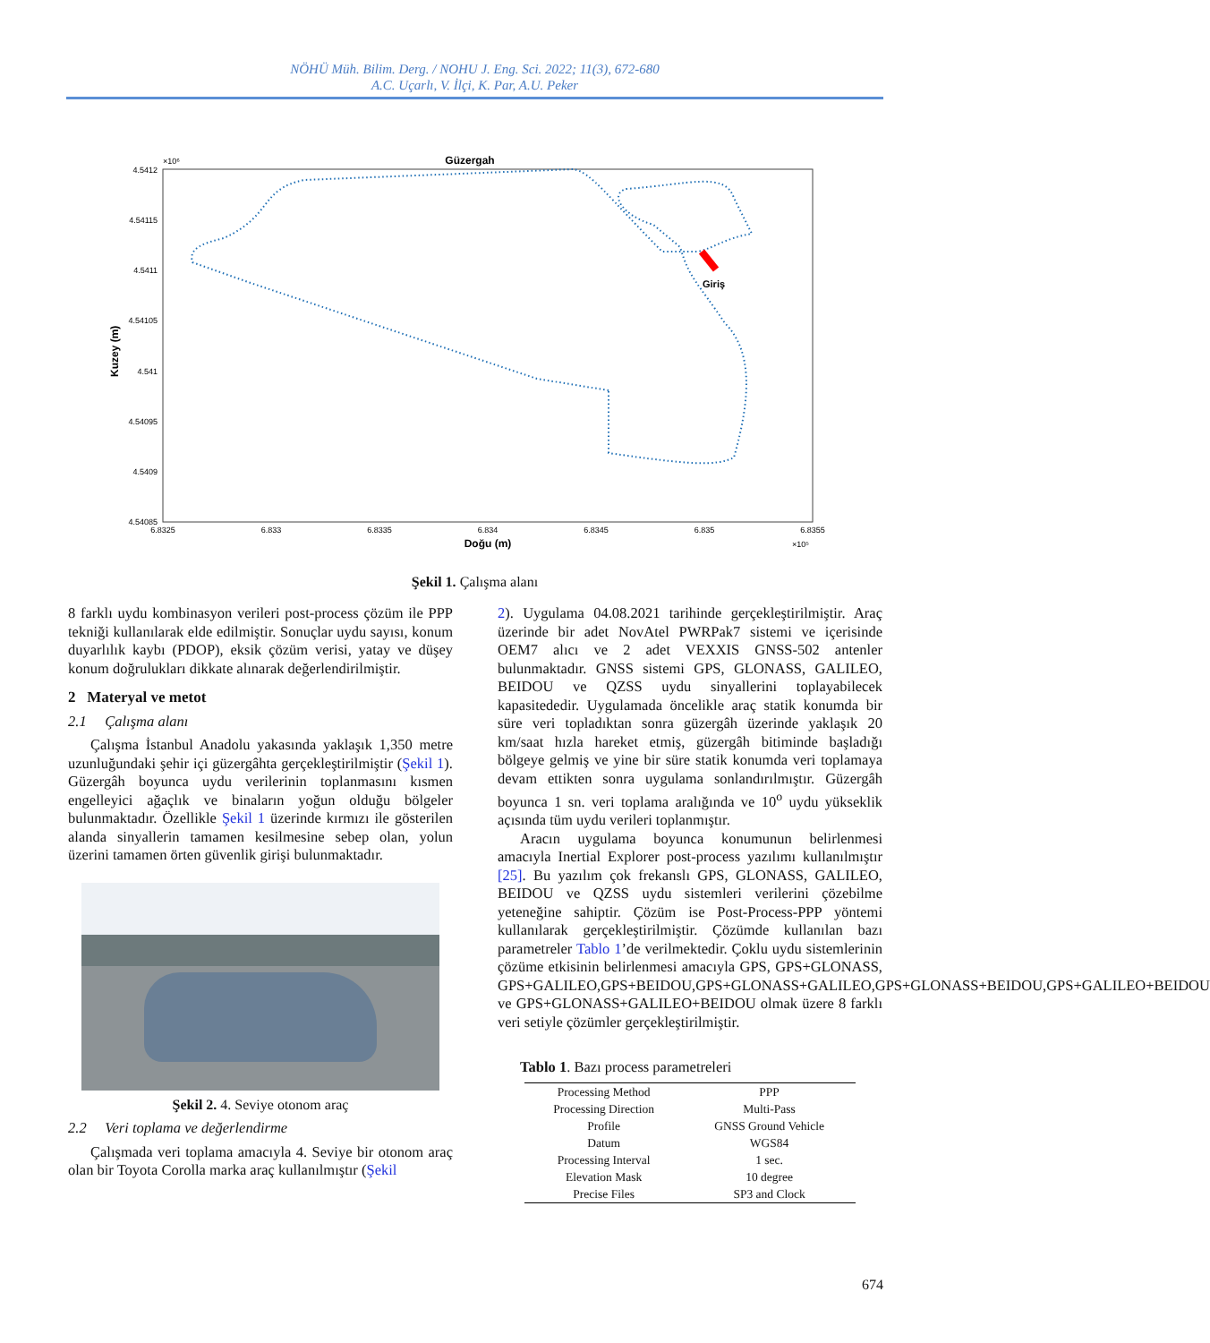NÖHÜ Müh. Bilim. Derg. / NOHU J. Eng. Sci. 2022; 11(3), 672-680
A.C. Uçarlı, V. İlçi, K. Par, A.U. Peker
Güzergah
×10⁶
4.5412
4.54115
4.5411
4.54105
4.541
4.54095
4.5409
4.54085
6.8325
6.833
6.8335
6.834
6.8345
6.835
6.8355
Doğu (m)
×10⁵
Kuzey (m)
Giriş
Şekil 1. Çalışma alanı
8 farklı uydu kombinasyon verileri post-process çözüm ile PPP tekniği kullanılarak elde edilmiştir. Sonuçlar uydu sayısı, konum duyarlılık kaybı (PDOP), eksik çözüm verisi, yatay ve düşey konum doğrulukları dikkate alınarak değerlendirilmiştir.
2 Materyal ve metot
2.1 Çalışma alanı
Çalışma İstanbul Anadolu yakasında yaklaşık 1,350 metre uzunluğundaki şehir içi güzergâhta gerçekleştirilmiştir (Şekil 1). Güzergâh boyunca uydu verilerinin toplanmasını kısmen engelleyici ağaçlık ve binaların yoğun olduğu bölgeler bulunmaktadır. Özellikle Şekil 1 üzerinde kırmızı ile gösterilen alanda sinyallerin tamamen kesilmesine sebep olan, yolun üzerini tamamen örten güvenlik girişi bulunmaktadır.
Şekil 2. 4. Seviye otonom araç
2.2 Veri toplama ve değerlendirme
Çalışmada veri toplama amacıyla 4. Seviye bir otonom araç olan bir Toyota Corolla marka araç kullanılmıştır (Şekil
2). Uygulama 04.08.2021 tarihinde gerçekleştirilmiştir. Araç üzerinde bir adet NovAtel PWRPak7 sistemi ve içerisinde OEM7 alıcı ve 2 adet VEXXIS GNSS-502 antenler bulunmaktadır. GNSS sistemi GPS, GLONASS, GALILEO, BEIDOU ve QZSS uydu sinyallerini toplayabilecek kapasitededir. Uygulamada öncelikle araç statik konumda bir süre veri topladıktan sonra güzergâh üzerinde yaklaşık 20 km/saat hızla hareket etmiş, güzergâh bitiminde başladığı bölgeye gelmiş ve yine bir süre statik konumda veri toplamaya devam ettikten sonra uygulama sonlandırılmıştır. Güzergâh boyunca 1 sn. veri toplama aralığında ve 10<sup>o</sup> uydu yükseklik açısında tüm uydu verileri toplanmıştır.
Aracın uygulama boyunca konumunun belirlenmesi amacıyla Inertial Explorer post-process yazılımı kullanılmıştır [25]. Bu yazılım çok frekanslı GPS, GLONASS, GALILEO, BEIDOU ve QZSS uydu sistemleri verilerini çözebilme yeteneğine sahiptir. Çözüm ise Post-Process-PPP yöntemi kullanılarak gerçekleştirilmiştir. Çözümde kullanılan bazı parametreler Tablo 1’de verilmektedir. Çoklu uydu sistemlerinin çözüme etkisinin belirlenmesi amacıyla GPS, GPS+GLONASS, GPS+GALILEO,GPS+BEIDOU,GPS+GLONASS+GALILEO,GPS+GLONASS+BEIDOU,GPS+GALILEO+BEIDOU ve GPS+GLONASS+GALILEO+BEIDOU olmak üzere 8 farklı veri setiyle çözümler gerçekleştirilmiştir.
Tablo 1. Bazı process parametreleri
| Processing Method | PPP |
| Processing Direction | Multi-Pass |
| Profile | GNSS Ground Vehicle |
| Datum | WGS84 |
| Processing Interval | 1 sec. |
| Elevation Mask | 10 degree |
| Precise Files | SP3 and Clock |
674